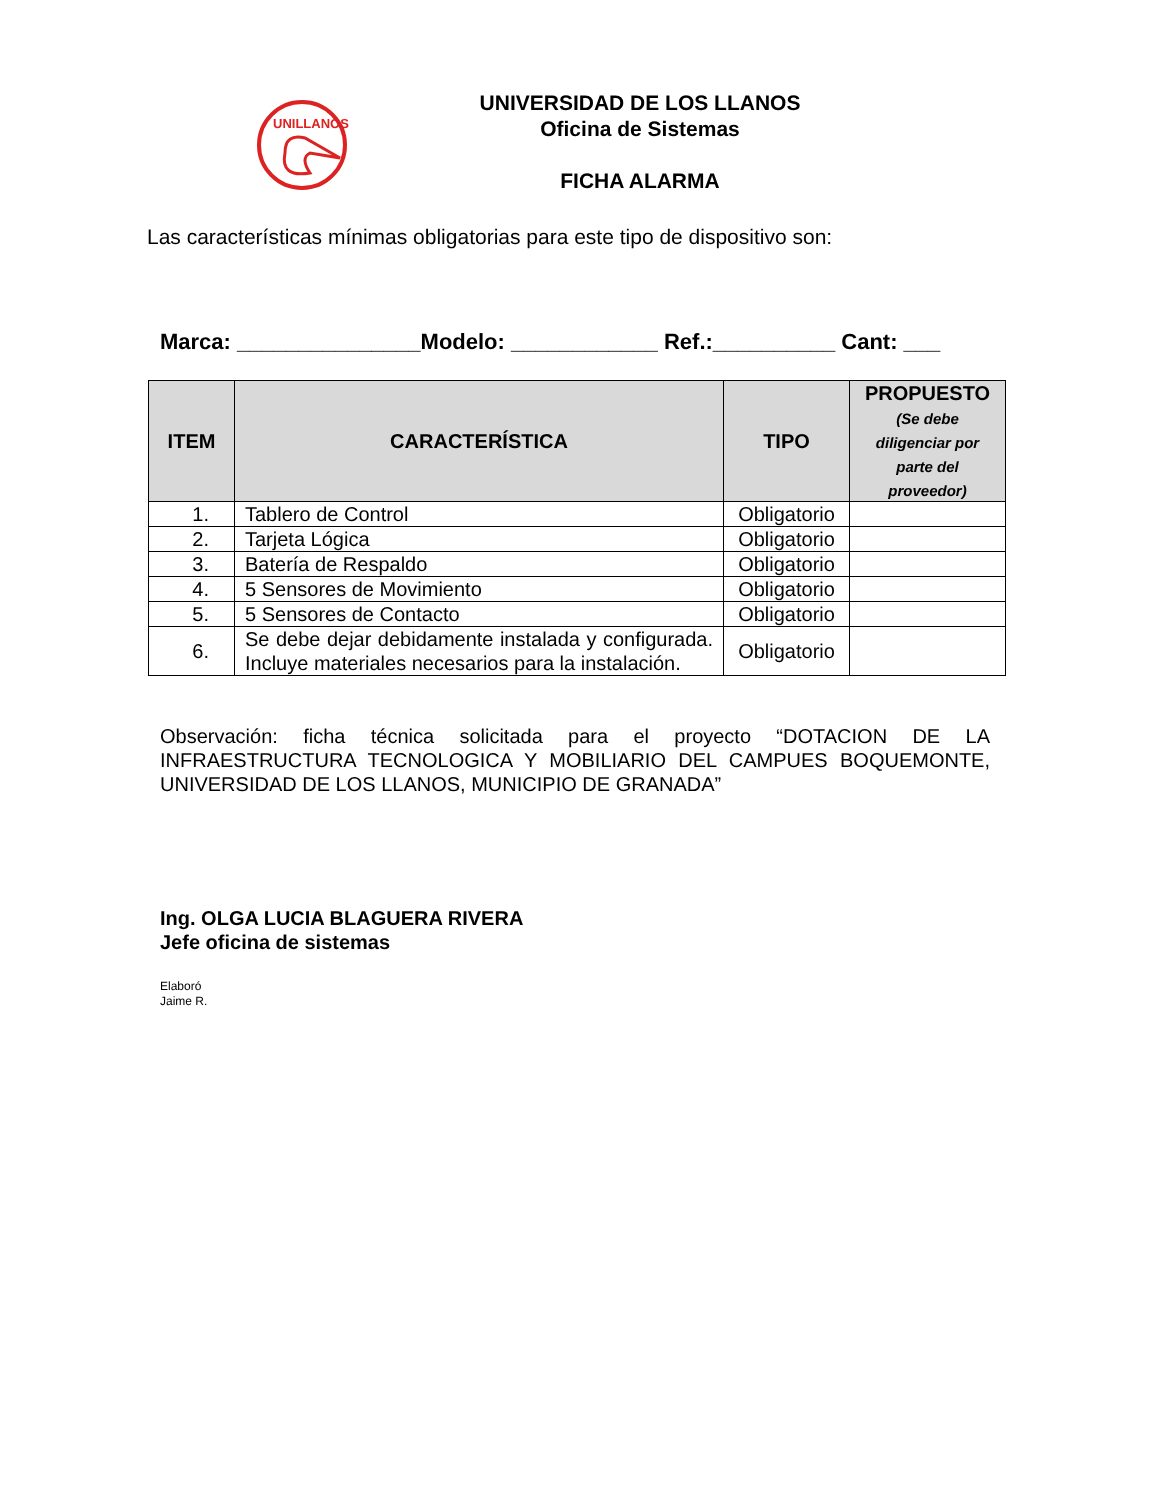UNILLANOS
UNIVERSIDAD DE LOS LLANOS
Oficina de Sistemas
FICHA ALARMA
Las características mínimas obligatorias para este tipo de dispositivo son:
Marca: _______________Modelo: ____________ Ref.:__________ Cant: ___
| ITEM | CARACTERÍSTICA | TIPO | PROPUESTO (Se debe diligenciar por parte del proveedor) |
| --- | --- | --- | --- |
| 1. | Tablero de Control | Obligatorio | |
| 2. | Tarjeta Lógica | Obligatorio | |
| 3. | Batería de Respaldo | Obligatorio | |
| 4. | 5 Sensores de Movimiento | Obligatorio | |
| 5. | 5 Sensores de Contacto | Obligatorio | |
| 6. | Se debe dejar debidamente instalada y configurada. Incluye materiales necesarios para la instalación. | Obligatorio | |
Observación: ficha técnica solicitada para el proyecto “DOTACION DE LA INFRAESTRUCTURA TECNOLOGICA Y MOBILIARIO DEL CAMPUES BOQUEMONTE, UNIVERSIDAD DE LOS LLANOS, MUNICIPIO DE GRANADA”
Ing. OLGA LUCIA BLAGUERA RIVERA
Jefe oficina de sistemas
Elaboró
Jaime R.